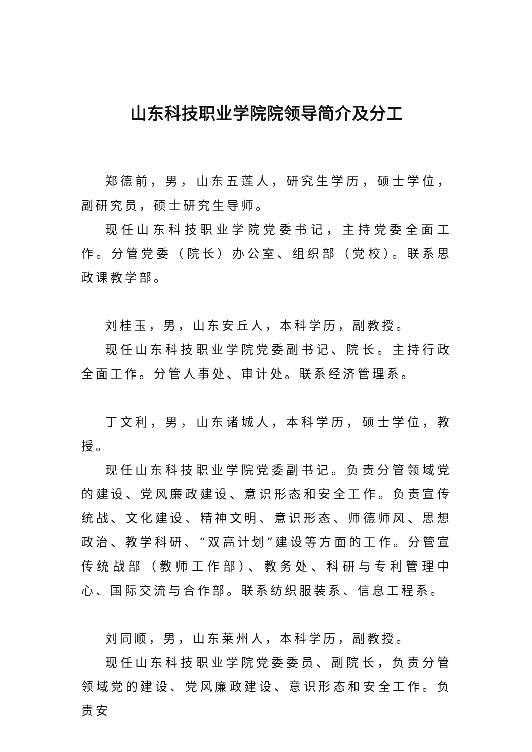山东科技职业学院院领导简介及分工
郑德前，男，山东五莲人，研究生学历，硕士学位，副研究员，硕士研究生导师。
现任山东科技职业学院党委书记，主持党委全面工作。分管党委（院长）办公室、组织部（党校）。联系思政课教学部。
刘桂玉，男，山东安丘人，本科学历，副教授。
现任山东科技职业学院党委副书记、院长。主持行政全面工作。分管人事处、审计处。联系经济管理系。
丁文利，男，山东诸城人，本科学历，硕士学位，教授。
现任山东科技职业学院党委副书记。负责分管领域党的建设、党风廉政建设、意识形态和安全工作。负责宣传统战、文化建设、精神文明、意识形态、师德师风、思想政治、教学科研、“双高计划”建设等方面的工作。分管宣传统战部（教师工作部）、教务处、科研与专利管理中心、国际交流与合作部。联系纺织服装系、信息工程系。
刘同顺，男，山东莱州人，本科学历，副教授。
现任山东科技职业学院党委委员、副院长，负责分管领域党的建设、党风廉政建设、意识形态和安全工作。负责安